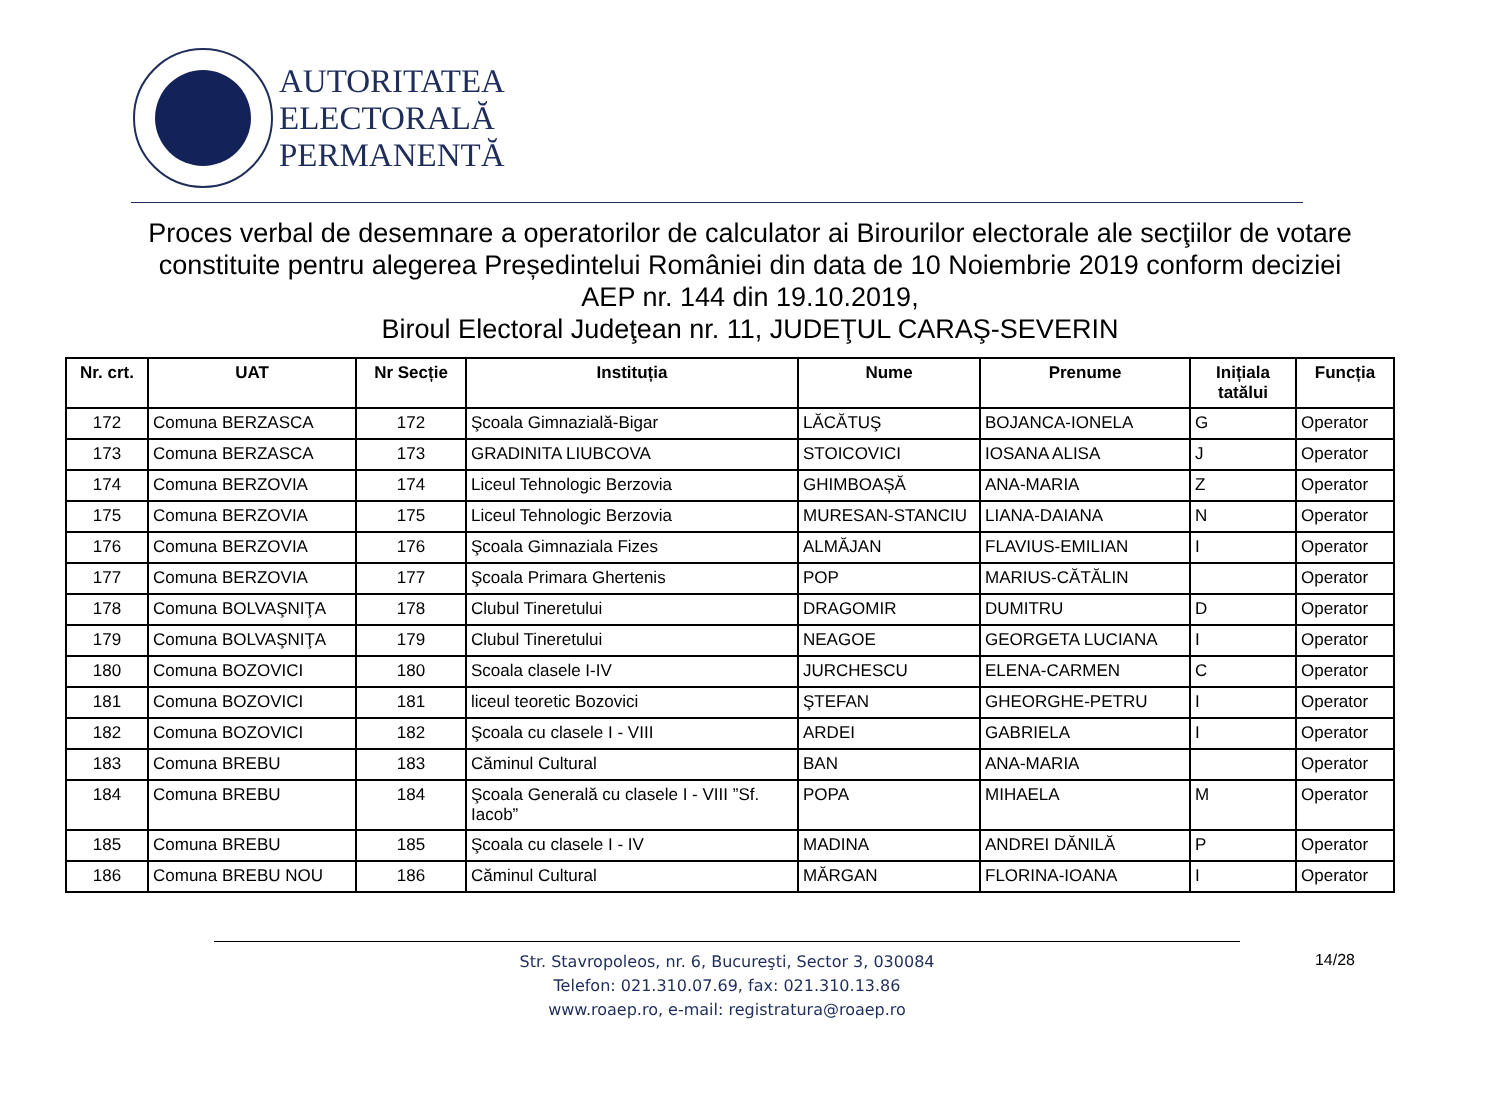AUTORITATEA
ELECTORALĂ
PERMANENTĂ
Proces verbal de desemnare a operatorilor de calculator ai Birourilor electorale ale secţiilor de votare constituite pentru alegerea Președintelui României din data de 10 Noiembrie 2019 conform deciziei AEP nr. 144 din 19.10.2019,
Biroul Electoral Judeţean nr. 11, JUDEŢUL CARAŞ-SEVERIN
| Nr. crt. | UAT | Nr Secție | Instituția | Nume | Prenume | Inițiala tatălui | Funcția |
| --- | --- | --- | --- | --- | --- | --- | --- |
| 172 | Comuna BERZASCA | 172 | Şcoala Gimnazială-Bigar | LĂCĂTUŞ | BOJANCA-IONELA | G | Operator |
| 173 | Comuna BERZASCA | 173 | GRADINITA LIUBCOVA | STOICOVICI | IOSANA ALISA | J | Operator |
| 174 | Comuna BERZOVIA | 174 | Liceul Tehnologic Berzovia | GHIMBOAȘĂ | ANA-MARIA | Z | Operator |
| 175 | Comuna BERZOVIA | 175 | Liceul Tehnologic Berzovia | MURESAN-STANCIU | LIANA-DAIANA | N | Operator |
| 176 | Comuna BERZOVIA | 176 | Şcoala Gimnaziala Fizes | ALMĂJAN | FLAVIUS-EMILIAN | I | Operator |
| 177 | Comuna BERZOVIA | 177 | Şcoala Primara Ghertenis | POP | MARIUS-CĂTĂLIN | | Operator |
| 178 | Comuna BOLVAŞNIŢA | 178 | Clubul Tineretului | DRAGOMIR | DUMITRU | D | Operator |
| 179 | Comuna BOLVAŞNIŢA | 179 | Clubul Tineretului | NEAGOE | GEORGETA LUCIANA | I | Operator |
| 180 | Comuna BOZOVICI | 180 | Scoala clasele I-IV | JURCHESCU | ELENA-CARMEN | C | Operator |
| 181 | Comuna BOZOVICI | 181 | liceul teoretic Bozovici | ŞTEFAN | GHEORGHE-PETRU | I | Operator |
| 182 | Comuna BOZOVICI | 182 | Şcoala cu clasele I - VIII | ARDEI | GABRIELA | I | Operator |
| 183 | Comuna BREBU | 183 | Căminul Cultural | BAN | ANA-MARIA | | Operator |
| 184 | Comuna BREBU | 184 | Şcoala Generală cu clasele I - VIII ”Sf. Iacob” | POPA | MIHAELA | M | Operator |
| 185 | Comuna BREBU | 185 | Şcoala cu clasele I - IV | MADINA | ANDREI DĂNILĂ | P | Operator |
| 186 | Comuna BREBU NOU | 186 | Căminul Cultural | MĂRGAN | FLORINA-IOANA | I | Operator |
Str. Stavropoleos, nr. 6, Bucureşti, Sector 3, 030084
Telefon: 021.310.07.69, fax: 021.310.13.86
www.roaep.ro, e-mail: registratura@roaep.ro
14/28